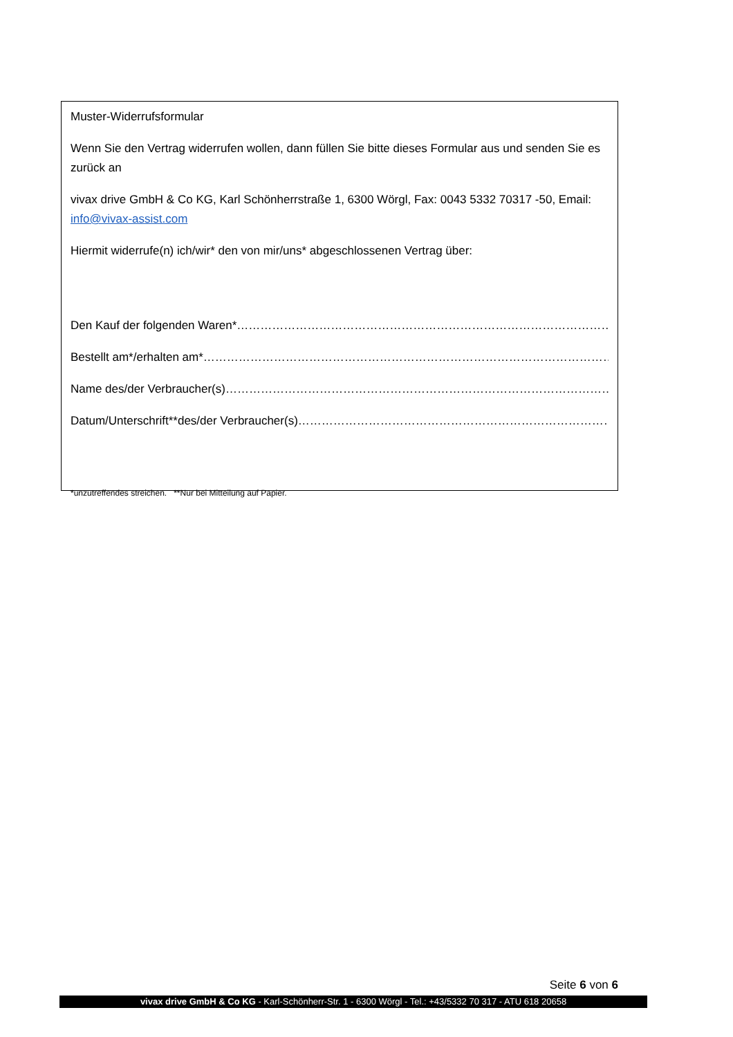Muster-Widerrufsformular
Wenn Sie den Vertrag widerrufen wollen, dann füllen Sie bitte dieses Formular aus und senden Sie es zurück an
vivax drive GmbH & Co KG, Karl Schönherrstraße 1, 6300 Wörgl, Fax: 0043 5332 70317 -50, Email: info@vivax-assist.com
Hiermit widerrufe(n) ich/wir* den von mir/uns* abgeschlossenen Vertrag über:
Den Kauf der folgenden Waren* ……………………………………………………………………………………………………………
Bestellt am*/erhalten am* ……………………………………………………………………………………………………………
Name des/der Verbraucher(s) ……………………………………………………………………………………………………………
Datum/Unterschrift**des/der Verbraucher(s) ……………………………………………………………………………………………………………
*unzutreffendes streichen. **Nur bei Mitteilung auf Papier.
Seite 6 von 6
vivax drive GmbH & Co KG - Karl-Schönherr-Str. 1 - 6300 Wörgl - Tel.: +43/5332 70 317 - ATU 618 20658